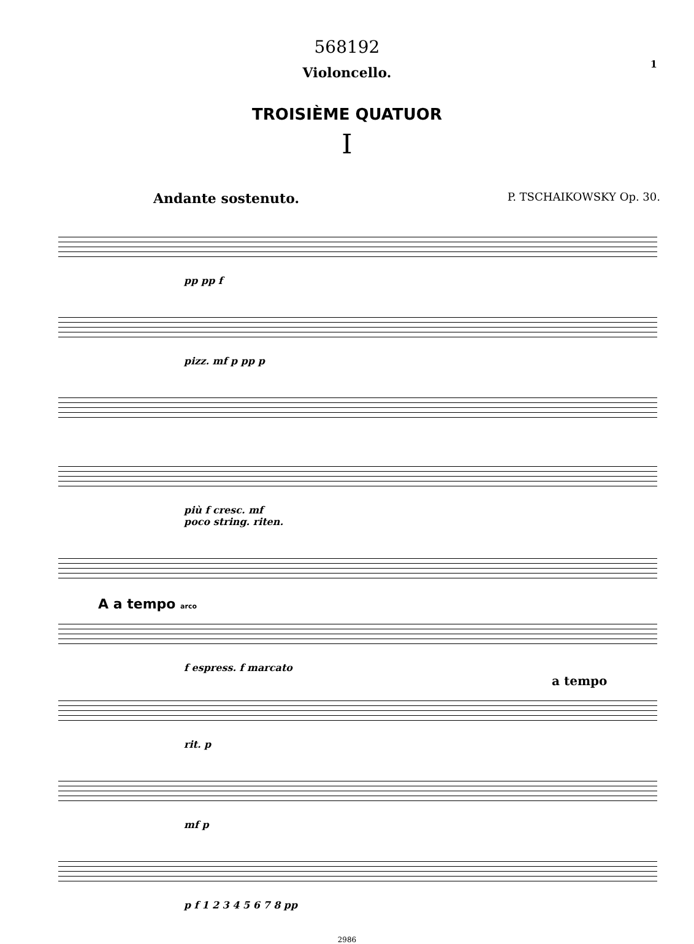568192
1
Violoncello.
TROISIÈME QUATUOR
I
Andante sostenuto. P. TSCHAIKOWSKY Op. 30.
pp pp f
pizz. mf p pp p
più f cresc. mf
poco string. riten.
A a tempo arco
f espress. f marcato
a tempo
rit. p
mf p
p f 1 2 3 4 5 6 7 8 pp
2986